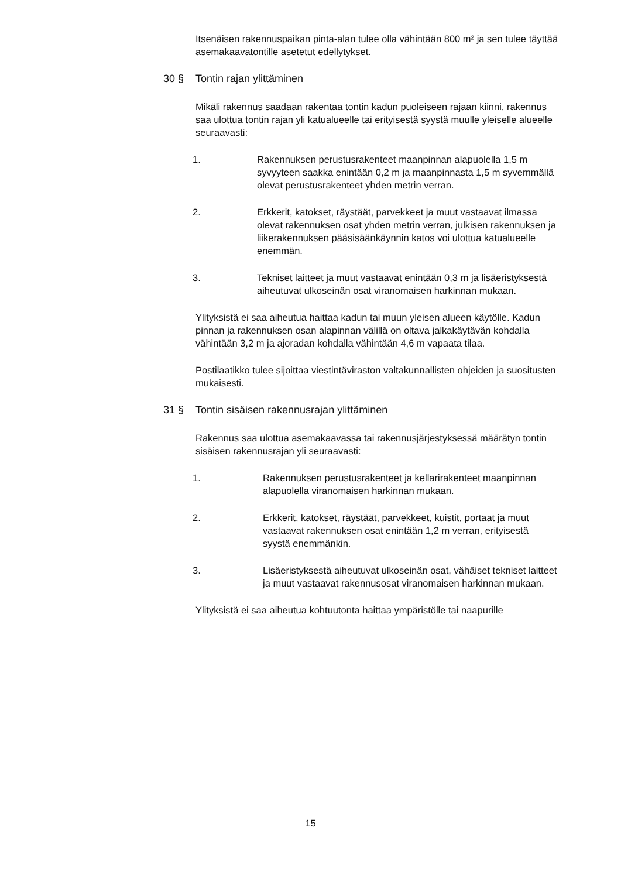Itsenäisen rakennuspaikan pinta-alan tulee olla vähintään 800 m² ja sen tulee täyttää asemakaavatontille asetetut edellytykset.
30 § Tontin rajan ylittäminen
Mikäli rakennus saadaan rakentaa tontin kadun puoleiseen rajaan kiinni, rakennus saa ulottua tontin rajan yli katualueelle tai erityisestä syystä muulle yleiselle alueelle seuraavasti:
1. Rakennuksen perustusrakenteet maanpinnan alapuolella 1,5 m syvyyteen saakka enintään 0,2 m ja maanpinnasta 1,5 m syvemmällä olevat perustusrakenteet yhden metrin verran.
2. Erkkerit, katokset, räystäät, parvekkeet ja muut vastaavat ilmassa olevat rakennuksen osat yhden metrin verran, julkisen rakennuksen ja liikerakennuksen pääsisäänkäynnin katos voi ulottua katualueelle enemmän.
3. Tekniset laitteet ja muut vastaavat enintään 0,3 m ja lisäeristyksestä aiheutuvat ulkoseinän osat viranomaisen harkinnan mukaan.
Ylityksistä ei saa aiheutua haittaa kadun tai muun yleisen alueen käytölle. Kadun pinnan ja rakennuksen osan alapinnan välillä on oltava jalkakäytävän kohdalla vähintään 3,2 m ja ajoradan kohdalla vähintään 4,6 m vapaata tilaa.
Postilaatikko tulee sijoittaa viestintäviraston valtakunnallisten ohjeiden ja suositusten mukaisesti.
31 § Tontin sisäisen rakennusrajan ylittäminen
Rakennus saa ulottua asemakaavassa tai rakennusjärjestyksessä määrätyn tontin sisäisen rakennusrajan yli seuraavasti:
1. Rakennuksen perustusrakenteet ja kellarirakenteet maanpinnan alapuolella viranomaisen harkinnan mukaan.
2. Erkkerit, katokset, räystäät, parvekkeet, kuistit, portaat ja muut vastaavat rakennuksen osat enintään 1,2 m verran, erityisestä syystä enemmänkin.
3. Lisäeristyksestä aiheutuvat ulkoseinän osat, vähäiset tekniset laitteet ja muut vastaavat rakennusosat viranomaisen harkinnan mukaan.
Ylityksistä ei saa aiheutua kohtuutonta haittaa ympäristölle tai naapurille
15